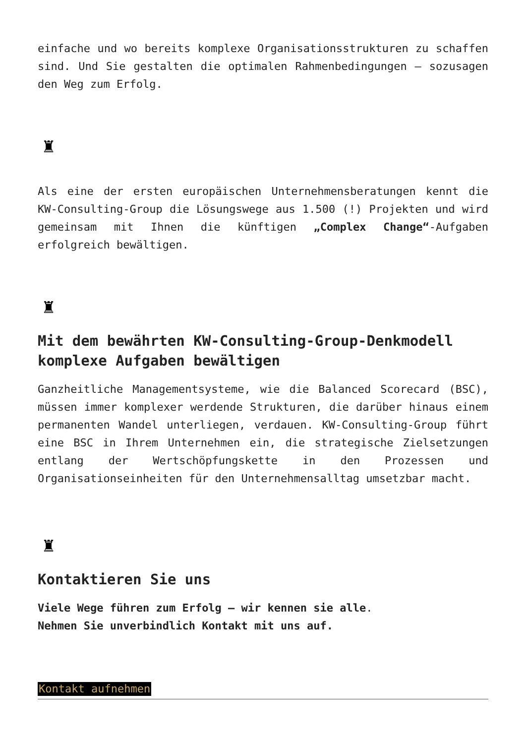einfache und wo bereits komplexe Organisationsstrukturen zu schaffen sind. Und Sie gestalten die optimalen Rahmenbedingungen – sozusagen den Weg zum Erfolg.
♜
Als eine der ersten europäischen Unternehmensberatungen kennt die KW-Consulting-Group die Lösungswege aus 1.500 (!) Projekten und wird gemeinsam mit Ihnen die künftigen „Complex Change“-Aufgaben erfolgreich bewältigen.
♜
Mit dem bewährten KW-Consulting-Group-Denkmodell komplexe Aufgaben bewältigen
Ganzheitliche Managementsysteme, wie die Balanced Scorecard (BSC), müssen immer komplexer werdende Strukturen, die darüber hinaus einem permanenten Wandel unterliegen, verdauen. KW-Consulting-Group führt eine BSC in Ihrem Unternehmen ein, die strategische Zielsetzungen entlang der Wertschöpfungskette in den Prozessen und Organisationseinheiten für den Unternehmensalltag umsetzbar macht.
♜
Kontaktieren Sie uns
Viele Wege führen zum Erfolg – wir kennen sie alle.
Nehmen Sie unverbindlich Kontakt mit uns auf.
Kontakt aufnehmen